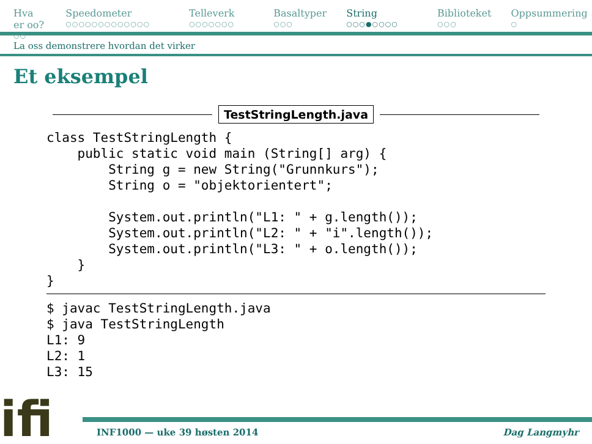Hva er oo?
○○
Speedometer
○○○○○○○○○○○○○
Telleverk
○○○○○○○
Basaltyper
○○○
String
○○○●○○○○
Biblioteket
○○○
Oppsummering
○
La oss demonstrere hvordan det virker
Et eksempel
TestStringLength.java
class TestStringLength {
    public static void main (String[] arg) {
        String g = new String("Grunnkurs");
        String o = "objektorientert";

        System.out.println("L1: " + g.length());
        System.out.println("L2: " + "i".length());
        System.out.println("L3: " + o.length());
    }
}
$ javac TestStringLength.java
$ java TestStringLength
L1: 9
L2: 1
L3: 15
INF1000 — uke 39 høsten 2014 Dag Langmyhr
ifi